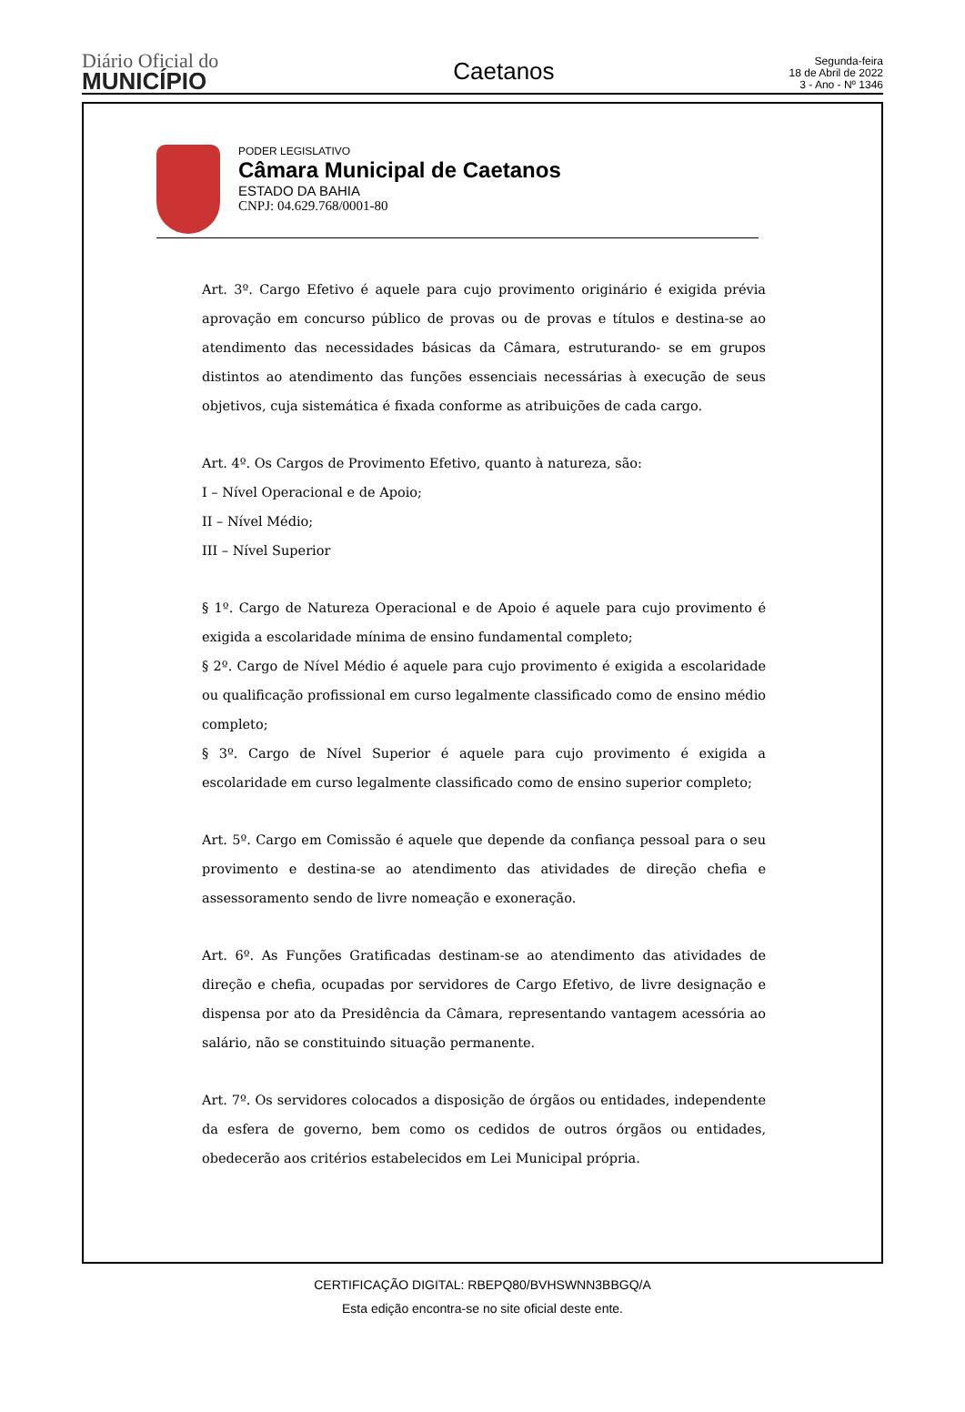Diário Oficial do
MUNICÍPIO
Caetanos
Segunda-feira
18 de Abril de 2022
3 - Ano - Nº 1346
PODER LEGISLATIVO
Câmara Municipal de Caetanos
ESTADO DA BAHIA
CNPJ: 04.629.768/0001-80
Art. 3º. Cargo Efetivo é aquele para cujo provimento originário é exigida prévia aprovação em concurso público de provas ou de provas e títulos e destina-se ao atendimento das necessidades básicas da Câmara, estruturando- se em grupos distintos ao atendimento das funções essenciais necessárias à execução de seus objetivos, cuja sistemática é fixada conforme as atribuições de cada cargo.
Art. 4º. Os Cargos de Provimento Efetivo, quanto à natureza, são:
I – Nível Operacional e de Apoio;
II – Nível Médio;
III – Nível Superior
§ 1º. Cargo de Natureza Operacional e de Apoio é aquele para cujo provimento é exigida a escolaridade mínima de ensino fundamental completo;
§ 2º. Cargo de Nível Médio é aquele para cujo provimento é exigida a escolaridade ou qualificação profissional em curso legalmente classificado como de ensino médio completo;
§ 3º. Cargo de Nível Superior é aquele para cujo provimento é exigida a escolaridade em curso legalmente classificado como de ensino superior completo;
Art. 5º. Cargo em Comissão é aquele que depende da confiança pessoal para o seu provimento e destina-se ao atendimento das atividades de direção chefia e assessoramento sendo de livre nomeação e exoneração.
Art. 6º. As Funções Gratificadas destinam-se ao atendimento das atividades de direção e chefia, ocupadas por servidores de Cargo Efetivo, de livre designação e dispensa por ato da Presidência da Câmara, representando vantagem acessória ao salário, não se constituindo situação permanente.
Art. 7º. Os servidores colocados a disposição de órgãos ou entidades, independente da esfera de governo, bem como os cedidos de outros órgãos ou entidades, obedecerão aos critérios estabelecidos em Lei Municipal própria.
CERTIFICAÇÃO DIGITAL: RBEPQ80/BVHSWNN3BBGQ/A
Esta edição encontra-se no site oficial deste ente.